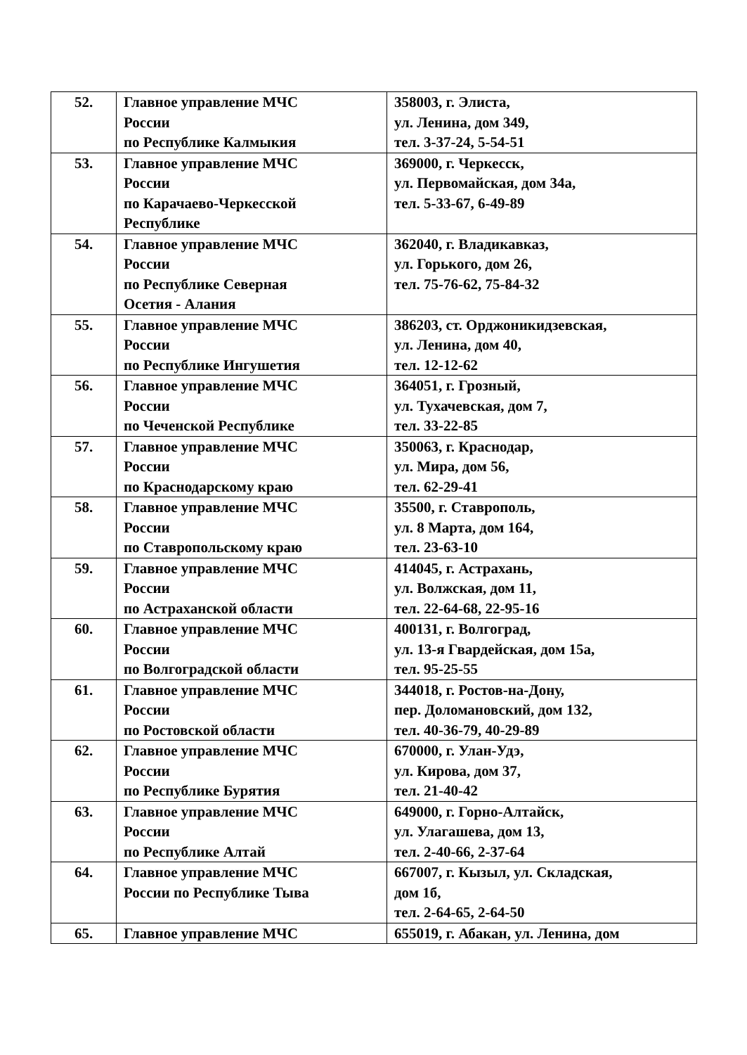| 52. | Главное управление МЧС России по Республике Калмыкия | 358003, г. Элиста, ул. Ленина, дом 349, тел. 3-37-24, 5-54-51 |
| 53. | Главное управление МЧС России по Карачаево-Черкесской Республике | 369000, г. Черкесск, ул. Первомайская, дом 34а, тел. 5-33-67, 6-49-89 |
| 54. | Главное управление МЧС России по Республике Северная Осетия - Алания | 362040, г. Владикавказ, ул. Горького, дом 26, тел. 75-76-62, 75-84-32 |
| 55. | Главное управление МЧС России по Республике Ингушетия | 386203, ст. Орджоникидзевская, ул. Ленина, дом 40, тел. 12-12-62 |
| 56. | Главное управление МЧС России по Чеченской Республике | 364051, г. Грозный, ул. Тухачевская, дом 7, тел. 33-22-85 |
| 57. | Главное управление МЧС России по Краснодарскому краю | 350063, г. Краснодар, ул. Мира, дом 56, тел. 62-29-41 |
| 58. | Главное управление МЧС России по Ставропольскому краю | 35500, г. Ставрополь, ул. 8 Марта, дом 164, тел. 23-63-10 |
| 59. | Главное управление МЧС России по Астраханской области | 414045, г. Астрахань, ул. Волжская, дом 11, тел. 22-64-68, 22-95-16 |
| 60. | Главное управление МЧС России по Волгоградской области | 400131, г. Волгоград, ул. 13-я Гвардейская, дом 15а, тел. 95-25-55 |
| 61. | Главное управление МЧС России по Ростовской области | 344018, г. Ростов-на-Дону, пер. Доломановский, дом 132, тел. 40-36-79, 40-29-89 |
| 62. | Главное управление МЧС России по Республике Бурятия | 670000, г. Улан-Удэ, ул. Кирова, дом 37, тел. 21-40-42 |
| 63. | Главное управление МЧС России по Республике Алтай | 649000, г. Горно-Алтайск, ул. Улагашева, дом 13, тел. 2-40-66, 2-37-64 |
| 64. | Главное управление МЧС России по Республике Тыва | 667007, г. Кызыл, ул. Складская, дом 1б, тел. 2-64-65, 2-64-50 |
| 65. | Главное управление МЧС | 655019, г. Абакан, ул. Ленина, дом |